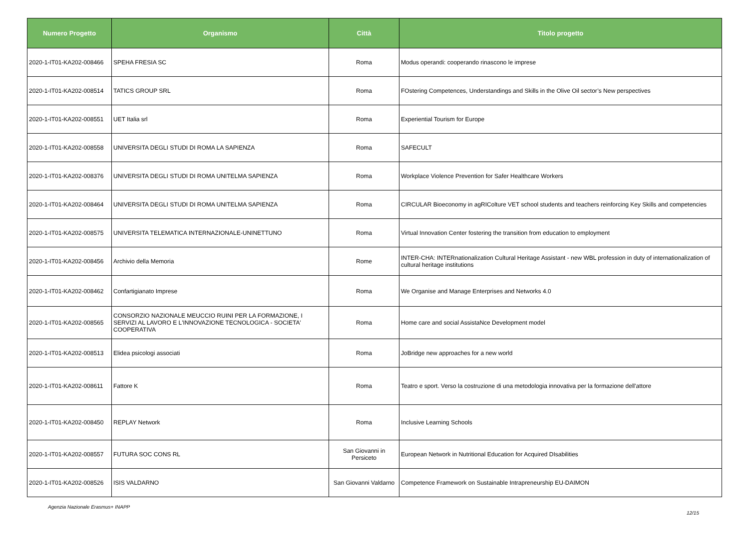| Numero Progetto | Organismo | Città | Titolo progetto |
| --- | --- | --- | --- |
| 2020-1-IT01-KA202-008466 | SPEHA FRESIA SC | Roma | Modus operandi: cooperando rinascono le imprese |
| 2020-1-IT01-KA202-008514 | TATICS GROUP SRL | Roma | FOstering Competences, Understandings and Skills in the Olive Oil sector’s New perspectives |
| 2020-1-IT01-KA202-008551 | UET Italia srl | Roma | Experiential Tourism for Europe |
| 2020-1-IT01-KA202-008558 | UNIVERSITA DEGLI STUDI DI ROMA LA SAPIENZA | Roma | SAFECULT |
| 2020-1-IT01-KA202-008376 | UNIVERSITA DEGLI STUDI DI ROMA UNITELMA SAPIENZA | Roma | Workplace Violence Prevention for Safer Healthcare Workers |
| 2020-1-IT01-KA202-008464 | UNIVERSITA DEGLI STUDI DI ROMA UNITELMA SAPIENZA | Roma | CIRCULAR Bioeconomy in agRIColture VET school students and teachers reinforcing Key Skills and competencies |
| 2020-1-IT01-KA202-008575 | UNIVERSITA TELEMATICA INTERNAZIONALE-UNINETTUNO | Roma | Virtual Innovation Center fostering the transition from education to employment |
| 2020-1-IT01-KA202-008456 | Archivio della Memoria | Rome | INTER-CHA: INTERnationalization Cultural Heritage Assistant - new WBL profession in duty of internationalization of cultural heritage institutions |
| 2020-1-IT01-KA202-008462 | Confartigianato Imprese | Roma | We Organise and Manage Enterprises and Networks 4.0 |
| 2020-1-IT01-KA202-008565 | CONSORZIO NAZIONALE MEUCCIO RUINI PER LA FORMAZIONE, I SERVIZI AL LAVORO E L'INNOVAZIONE TECNOLOGICA - SOCIETA' COOPERATIVA | Roma | Home care and social AssistaNce Development model |
| 2020-1-IT01-KA202-008513 | Elidea psicologi associati | Roma | JoBridge new approaches for a new world |
| 2020-1-IT01-KA202-008611 | Fattore K | Roma | Teatro e sport. Verso la costruzione di una metodologia innovativa per la formazione dell'attore |
| 2020-1-IT01-KA202-008450 | REPLAY Network | Roma | Inclusive Learning Schools |
| 2020-1-IT01-KA202-008557 | FUTURA SOC CONS RL | San Giovanni in Persiceto | European Network in Nutritional Education for Acquired DIsabilities |
| 2020-1-IT01-KA202-008526 | ISIS VALDARNO | San Giovanni Valdarno | Competence Framework on Sustainable Intrapreneurship EU-DAIMON |
Agenzia Nazionale Erasmus+ INAPP 12/15